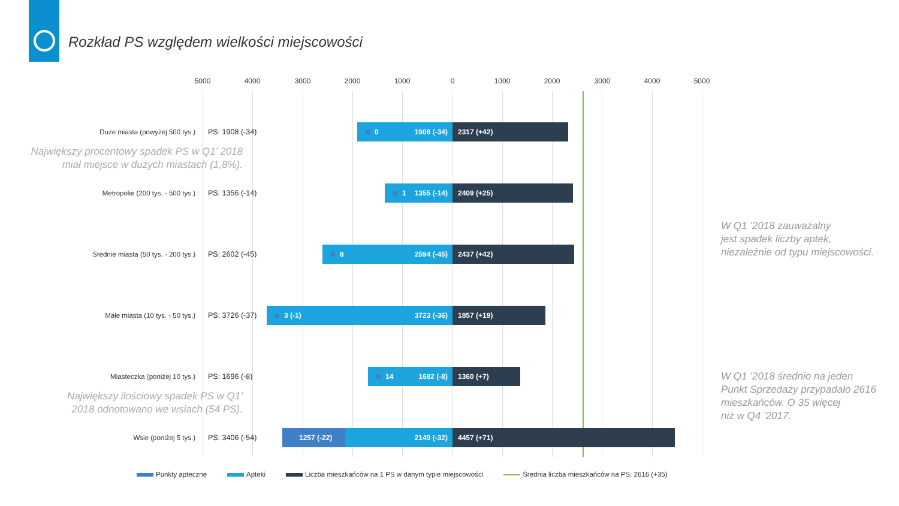Rozkład PS względem wielkości miejscowości
5000 4000 3000 2000 1000 0 1000 2000 3000 4000 5000
Duże miasta (powyżej 500 tys.)
PS: 1908 (-34)
0 1908 (-34)
2317 (+42)
Największy procentowy spadek PS w Q1’ 2018
miał miejsce w dużych miastach (1,8%).
Metropolie (200 tys. - 500 tys.)
PS: 1356 (-14)
1 1355 (-14)
2409 (+25)
Średnie miasta (50 tys. - 200 tys.)
PS: 2602 (-45)
8 2594 (-45)
2437 (+42)
Małe miasta (10 tys. - 50 tys.)
PS: 3726 (-37)
3 (-1) 3723 (-36)
1857 (+19)
Miasteczka (poniżej 10 tys.)
PS: 1696 (-8)
14 1682 (-8)
1360 (+7)
Największy ilościowy spadek PS w Q1’
2018 odnotowano we wsiach (54 PS).
Wsie (poniżej 5 tys.)
PS: 3406 (-54)
1257 (-22) 2149 (-32)
4457 (+71)
W Q1 ’2018 zauważalny
jest spadek liczby aptek,
niezależnie od typu miejscowości.
W Q1 ’2018 średnio na jeden
Punkt Sprzedaży przypadało 2616
mieszkańców. O 35 więcej
niż w Q4 ’2017.
Punkty apteczne Apteki Liczba mieszkańców na 1 PS w danym typie miejscowości Średnia liczba mieszkańców na PS: 2616 (+35)